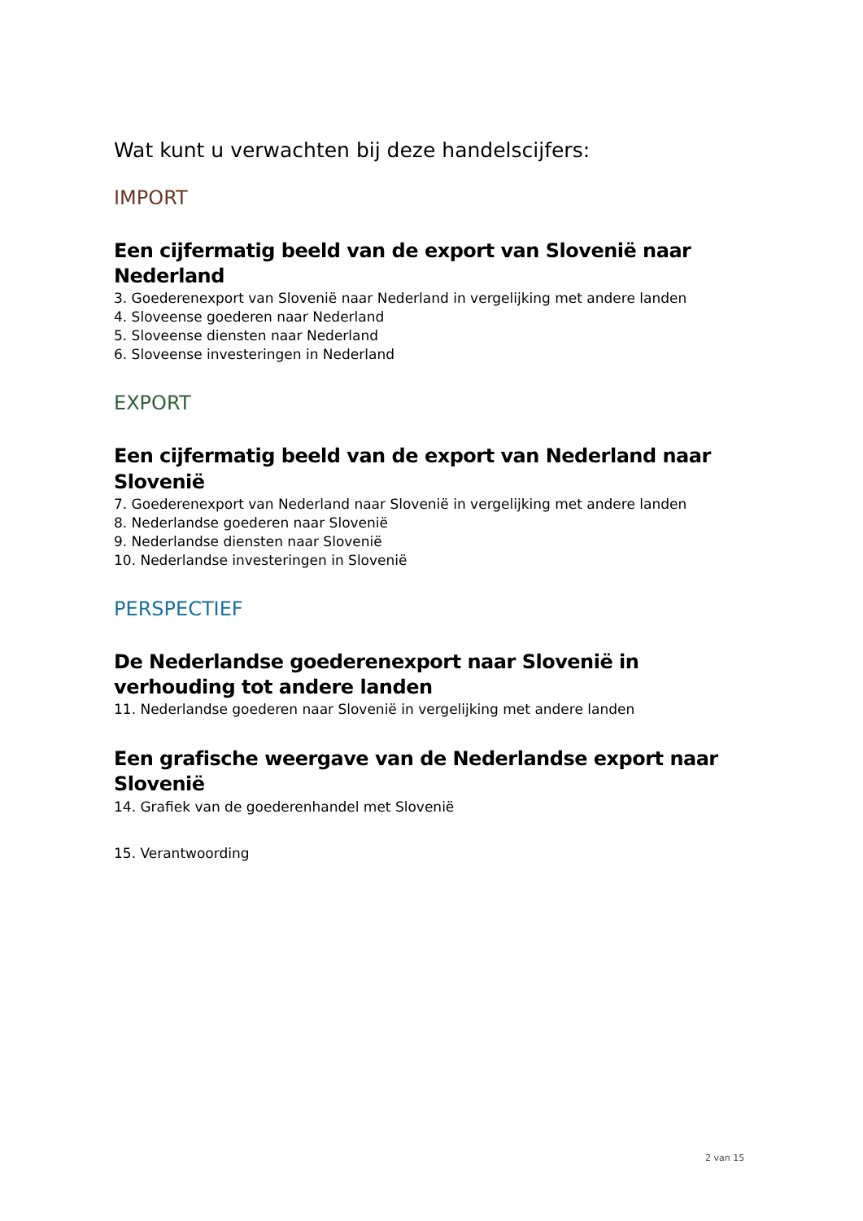Wat kunt u verwachten bij deze handelscijfers:
IMPORT
Een cijfermatig beeld van de export van Slovenië naar Nederland
3. Goederenexport van Slovenië naar Nederland in vergelijking met andere landen
4. Sloveense goederen naar Nederland
5. Sloveense diensten naar Nederland
6. Sloveense investeringen in Nederland
EXPORT
Een cijfermatig beeld van de export van Nederland naar Slovenië
7. Goederenexport van Nederland naar Slovenië in vergelijking met andere landen
8. Nederlandse goederen naar Slovenië
9. Nederlandse diensten naar Slovenië
10. Nederlandse investeringen in Slovenië
PERSPECTIEF
De Nederlandse goederenexport naar Slovenië in verhouding tot andere landen
11. Nederlandse goederen naar Slovenië in vergelijking met andere landen
Een grafische weergave van de Nederlandse export naar Slovenië
14. Grafiek van de goederenhandel met Slovenië
15. Verantwoording
2 van 15